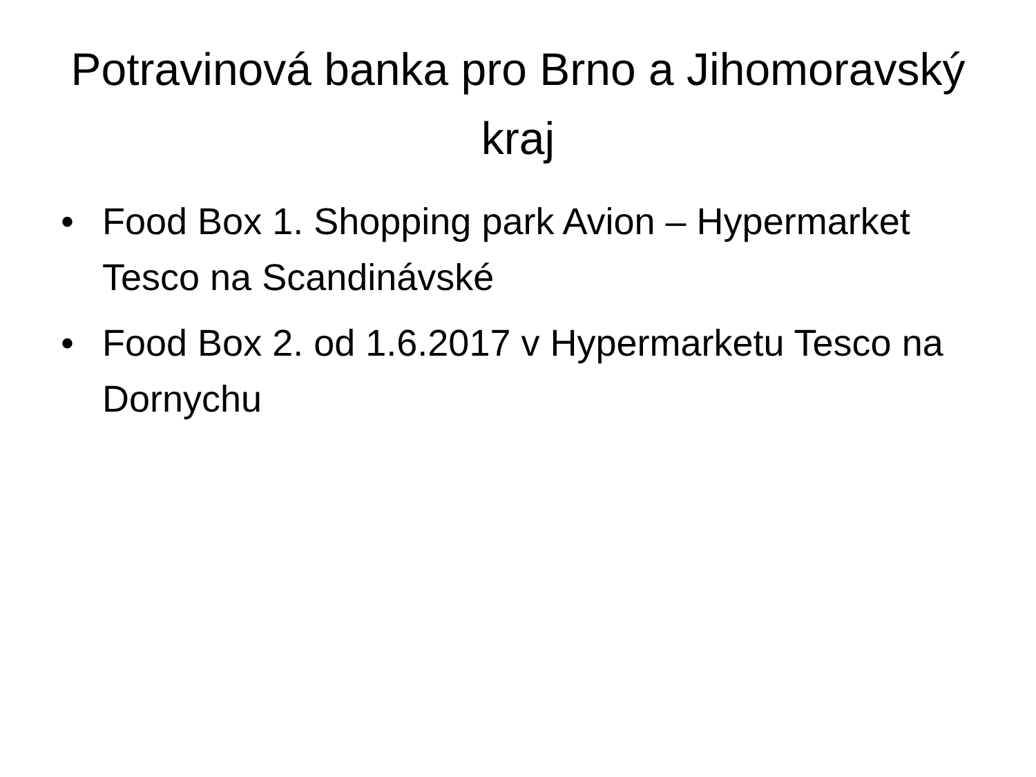Potravinová banka pro Brno a Jihomoravský kraj
• Food Box 1. Shopping park Avion – Hypermarket Tesco na Scandinávské
• Food Box 2. od 1.6.2017 v Hypermarketu Tesco na Dornychu